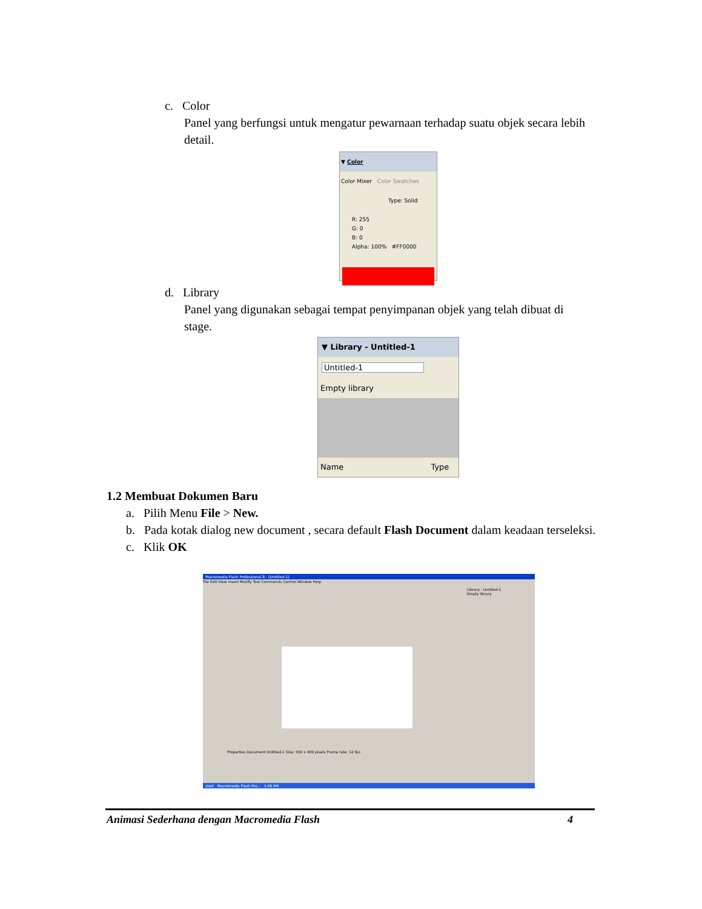c. Color
Panel yang berfungsi untuk mengatur pewarnaan terhadap suatu objek secara lebih detail.
▼ Color
Color Mixer Color Swatches
Type: Solid
R: 255
G: 0
B: 0
Alpha: 100% #FF0000
d. Library
Panel yang digunakan sebagai tempat penyimpanan objek yang telah dibuat di stage.
▼ Library - Untitled-1
Untitled-1
Empty library
Name Type
1.2 Membuat Dokumen Baru
a. Pilih Menu File > New.
b. Pada kotak dialog new document , secara default Flash Document dalam keadaan terseleksi.
c. Klik OK
Macromedia Flash Professional 8 - [Untitled-1]
File Edit View Insert Modify Text Commands Control Window Help
Library - Untitled-1
Empty library
Properties Document Untitled-1 Size: 550 x 400 pixels Frame rate: 12 fps
start Macromedia Flash Pro... 1:06 PM
Animasi Sederhana dengan Macromedia Flash 4